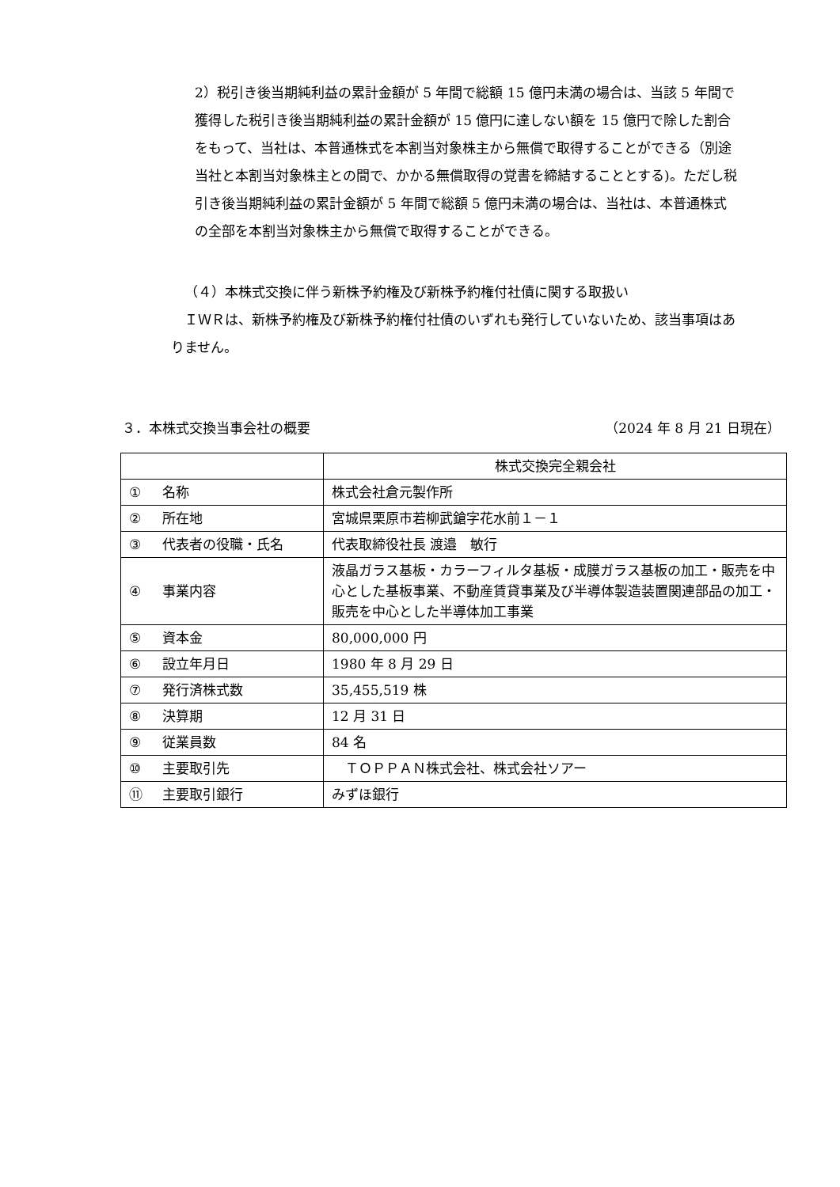2）税引き後当期純利益の累計金額が 5 年間で総額 15 億円未満の場合は、当該 5 年間で獲得した税引き後当期純利益の累計金額が 15 億円に達しない額を 15 億円で除した割合をもって、当社は、本普通株式を本割当対象株主から無償で取得することができる（別途当社と本割当対象株主との間で、かかる無償取得の覚書を締結することとする)。ただし税引き後当期純利益の累計金額が 5 年間で総額 5 億円未満の場合は、当社は、本普通株式の全部を本割当対象株主から無償で取得することができる。
（４）本株式交換に伴う新株予約権及び新株予約権付社債に関する取扱い
ＩＷＲは、新株予約権及び新株予約権付社債のいずれも発行していないため、該当事項はありません。
３．本株式交換当事会社の概要 （2024 年 8 月 21 日現在）
| | 株式交換完全親会社 |
| --- | --- |
| ① 名称 | 株式会社倉元製作所 |
| ② 所在地 | 宮城県栗原市若柳武鎗字花水前１－１ |
| ③ 代表者の役職・氏名 | 代表取締役社長 渡邉 敏行 |
| ④ 事業内容 | 液晶ガラス基板・カラーフィルタ基板・成膜ガラス基板の加工・販売を中心とした基板事業、不動産賃貸事業及び半導体製造装置関連部品の加工・販売を中心とした半導体加工事業 |
| ⑤ 資本金 | 80,000,000 円 |
| ⑥ 設立年月日 | 1980 年 8 月 29 日 |
| ⑦ 発行済株式数 | 35,455,519 株 |
| ⑧ 決算期 | 12 月 31 日 |
| ⑨ 従業員数 | 84 名 |
| ⑩ 主要取引先 | ＴＯＰＰＡＮ株式会社、株式会社ソアー |
| ⑪ 主要取引銀行 | みずほ銀行 |